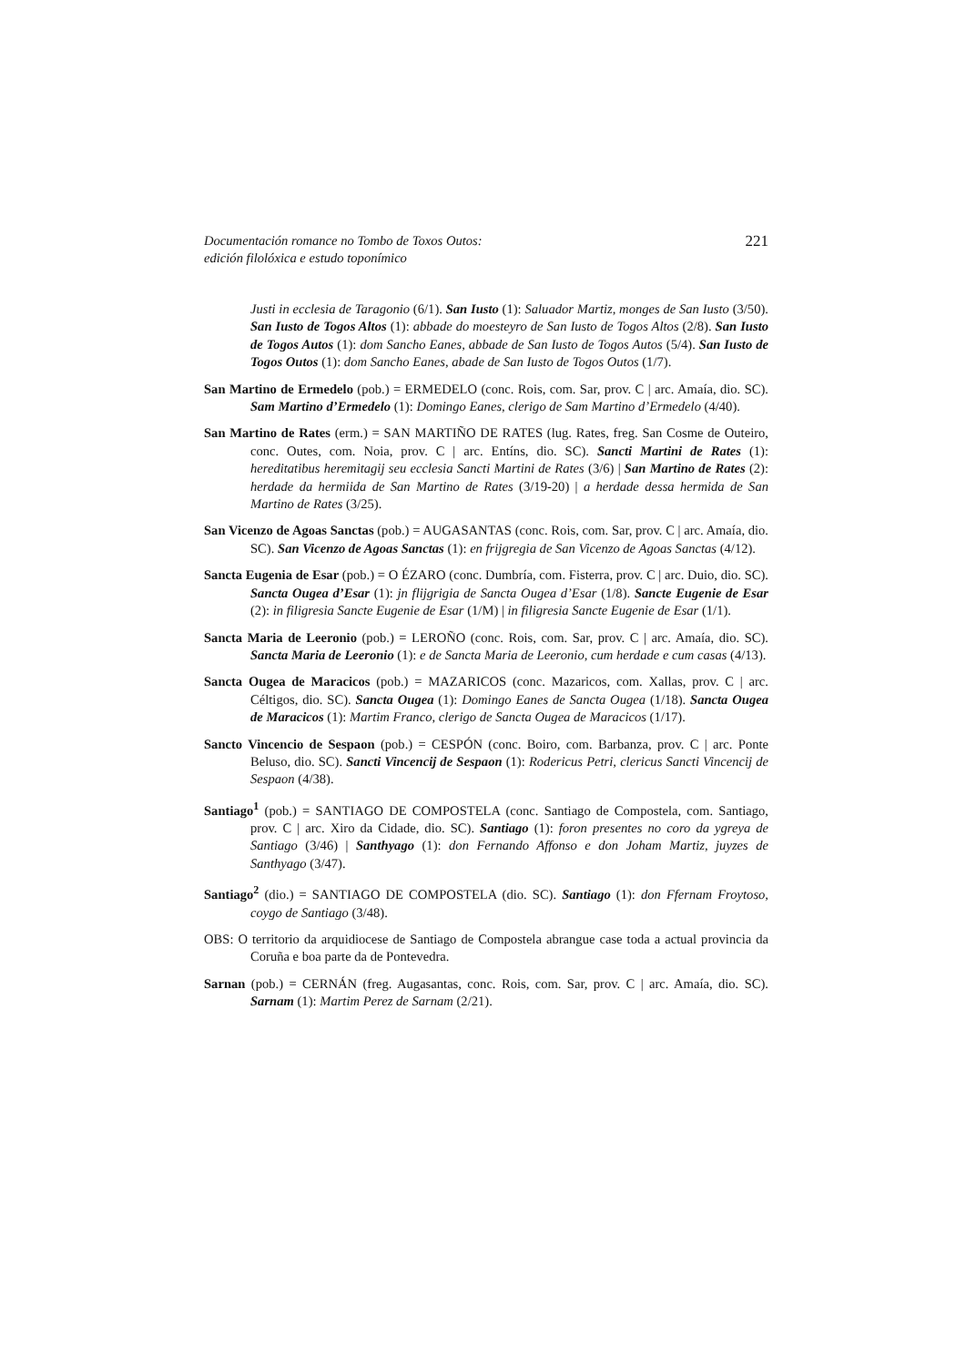Documentación romance no Tombo de Toxos Outos:
edición filolóxica e estudo toponímico
221
Justi in ecclesia de Taragonio (6/1). San Iusto (1): Saluador Martiz, monges de San Iusto (3/50). San Iusto de Togos Altos (1): abbade do moesteyro de San Iusto de Togos Altos (2/8). San Iusto de Togos Autos (1): dom Sancho Eanes, abbade de San Iusto de Togos Autos (5/4). San Iusto de Togos Outos (1): dom Sancho Eanes, abade de San Iusto de Togos Outos (1/7).
San Martino de Ermedelo (pob.) = ERMEDELO (conc. Rois, com. Sar, prov. C | arc. Amaía, dio. SC). Sam Martino d’Ermedelo (1): Domingo Eanes, clerigo de Sam Martino d’Ermedelo (4/40).
San Martino de Rates (erm.) = SAN MARTIÑO DE RATES (lug. Rates, freg. San Cosme de Outeiro, conc. Outes, com. Noia, prov. C | arc. Entíns, dio. SC). Sancti Martini de Rates (1): hereditatibus heremitagij seu ecclesia Sancti Martini de Rates (3/6) | San Martino de Rates (2): herdade da hermiida de San Martino de Rates (3/19-20) | a herdade dessa hermida de San Martino de Rates (3/25).
San Vicenzo de Agoas Sanctas (pob.) = AUGASANTAS (conc. Rois, com. Sar, prov. C | arc. Amaía, dio. SC). San Vicenzo de Agoas Sanctas (1): en frijgregia de San Vicenzo de Agoas Sanctas (4/12).
Sancta Eugenia de Esar (pob.) = O ÉZARO (conc. Dumbría, com. Fisterra, prov. C | arc. Duio, dio. SC). Sancta Ougea d’Esar (1): jn flijgrigia de Sancta Ougea d’Esar (1/8). Sancte Eugenie de Esar (2): in filigresia Sancte Eugenie de Esar (1/M) | in filigresia Sancte Eugenie de Esar (1/1).
Sancta Maria de Leeronio (pob.) = LEROÑO (conc. Rois, com. Sar, prov. C | arc. Amaía, dio. SC). Sancta Maria de Leeronio (1): e de Sancta Maria de Leeronio, cum herdade e cum casas (4/13).
Sancta Ougea de Maracicos (pob.) = MAZARICOS (conc. Mazaricos, com. Xallas, prov. C | arc. Céltigos, dio. SC). Sancta Ougea (1): Domingo Eanes de Sancta Ougea (1/18). Sancta Ougea de Maracicos (1): Martim Franco, clerigo de Sancta Ougea de Maracicos (1/17).
Sancto Vincencio de Sespaon (pob.) = CESPÓN (conc. Boiro, com. Barbanza, prov. C | arc. Ponte Beluso, dio. SC). Sancti Vincencij de Sespaon (1): Rodericus Petri, clericus Sancti Vincencij de Sespaon (4/38).
Santiago<sup>1</sup> (pob.) = SANTIAGO DE COMPOSTELA (conc. Santiago de Compostela, com. Santiago, prov. C | arc. Xiro da Cidade, dio. SC). Santiago (1): foron presentes no coro da ygreya de Santiago (3/46) | Santhyago (1): don Fernando Affonso e don Joham Martiz, juyzes de Santhyago (3/47).
Santiago<sup>2</sup> (dio.) = SANTIAGO DE COMPOSTELA (dio. SC). Santiago (1): don Ffernam Froytoso, coygo de Santiago (3/48).
OBS: O territorio da arquidiocese de Santiago de Compostela abrangue case toda a actual provincia da Coruña e boa parte da de Pontevedra.
Sarnan (pob.) = CERNÁN (freg. Augasantas, conc. Rois, com. Sar, prov. C | arc. Amaía, dio. SC). Sarnam (1): Martim Perez de Sarnam (2/21).